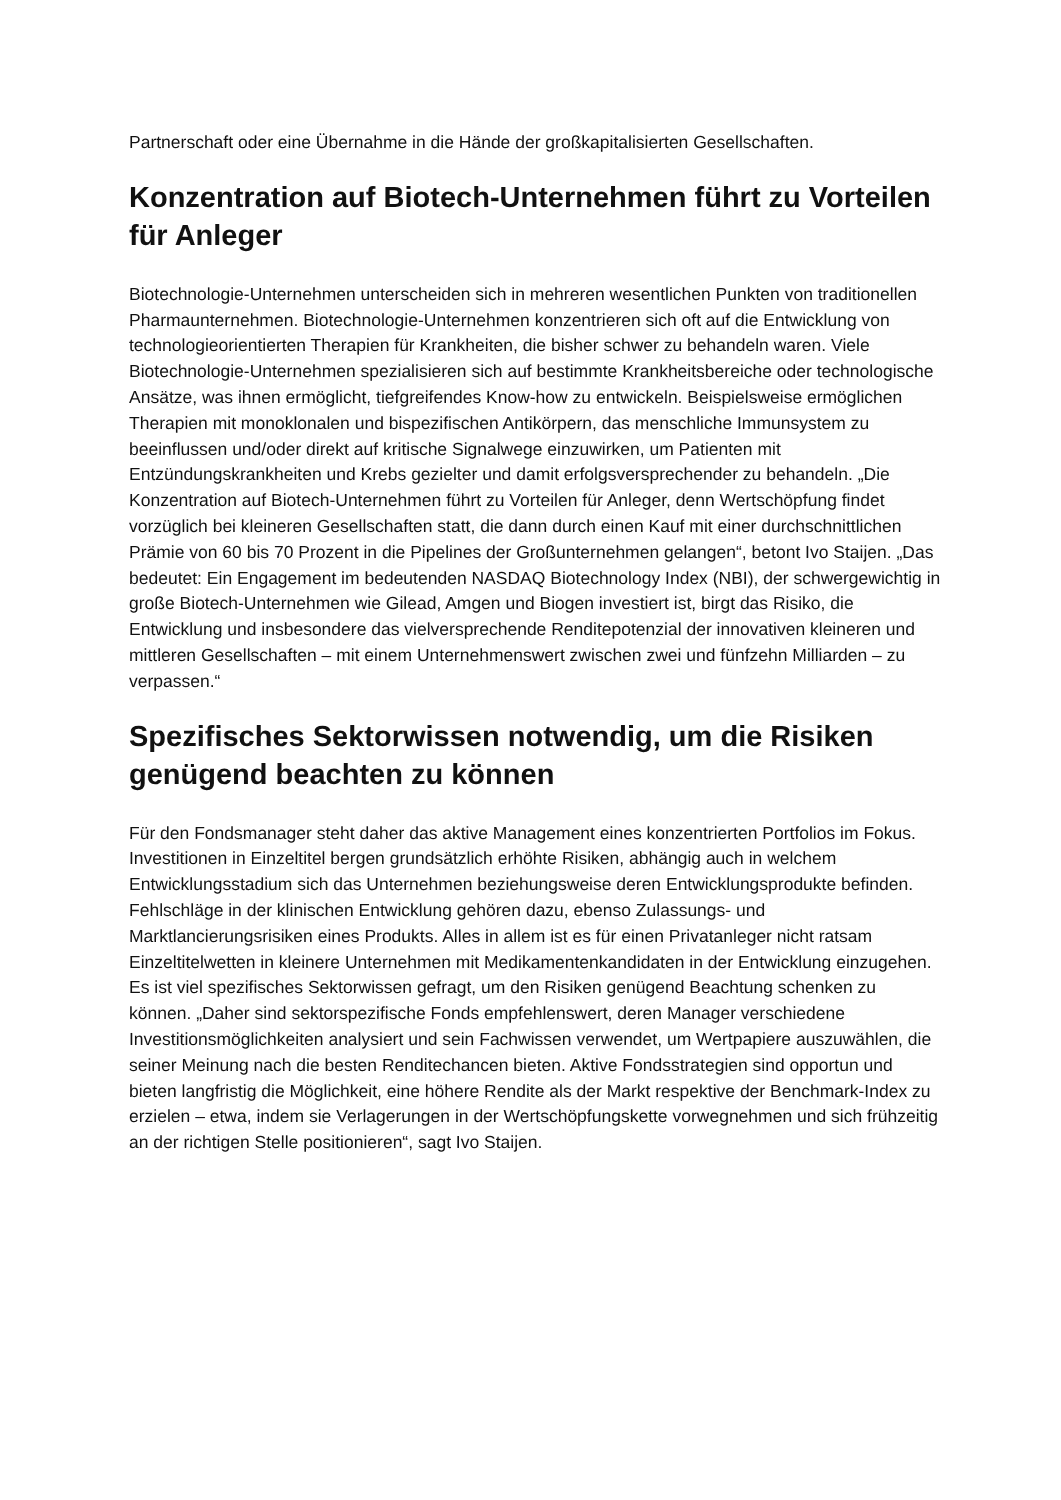Partnerschaft oder eine Übernahme in die Hände der großkapitalisierten Gesellschaften.
Konzentration auf Biotech-Unternehmen führt zu Vorteilen für Anleger
Biotechnologie-Unternehmen unterscheiden sich in mehreren wesentlichen Punkten von traditionellen Pharmaunternehmen. Biotechnologie-Unternehmen konzentrieren sich oft auf die Entwicklung von technologieorientierten Therapien für Krankheiten, die bisher schwer zu behandeln waren. Viele Biotechnologie-Unternehmen spezialisieren sich auf bestimmte Krankheitsbereiche oder technologische Ansätze, was ihnen ermöglicht, tiefgreifendes Know-how zu entwickeln. Beispielsweise ermöglichen Therapien mit monoklonalen und bispezifischen Antikörpern, das menschliche Immunsystem zu beeinflussen und/oder direkt auf kritische Signalwege einzuwirken, um Patienten mit Entzündungskrankheiten und Krebs gezielter und damit erfolgsversprechender zu behandeln. „Die Konzentration auf Biotech-Unternehmen führt zu Vorteilen für Anleger, denn Wertschöpfung findet vorzüglich bei kleineren Gesellschaften statt, die dann durch einen Kauf mit einer durchschnittlichen Prämie von 60 bis 70 Prozent in die Pipelines der Großunternehmen gelangen“, betont Ivo Staijen. „Das bedeutet: Ein Engagement im bedeutenden NASDAQ Biotechnology Index (NBI), der schwergewichtig in große Biotech-Unternehmen wie Gilead, Amgen und Biogen investiert ist, birgt das Risiko, die Entwicklung und insbesondere das vielversprechende Renditepotenzial der innovativen kleineren und mittleren Gesellschaften – mit einem Unternehmenswert zwischen zwei und fünfzehn Milliarden – zu verpassen.“
Spezifisches Sektorwissen notwendig, um die Risiken genügend beachten zu können
Für den Fondsmanager steht daher das aktive Management eines konzentrierten Portfolios im Fokus. Investitionen in Einzeltitel bergen grundsätzlich erhöhte Risiken, abhängig auch in welchem Entwicklungsstadium sich das Unternehmen beziehungsweise deren Entwicklungsprodukte befinden. Fehlschläge in der klinischen Entwicklung gehören dazu, ebenso Zulassungs- und Marktlancierungsrisiken eines Produkts. Alles in allem ist es für einen Privatanleger nicht ratsam Einzeltitelwetten in kleinere Unternehmen mit Medikamentenkandidaten in der Entwicklung einzugehen. Es ist viel spezifisches Sektorwissen gefragt, um den Risiken genügend Beachtung schenken zu können. „Daher sind sektorspezifische Fonds empfehlenswert, deren Manager verschiedene Investitionsmöglichkeiten analysiert und sein Fachwissen verwendet, um Wertpapiere auszuwählen, die seiner Meinung nach die besten Renditechancen bieten. Aktive Fondsstrategien sind opportun und bieten langfristig die Möglichkeit, eine höhere Rendite als der Markt respektive der Benchmark-Index zu erzielen – etwa, indem sie Verlagerungen in der Wertschöpfungskette vorwegnehmen und sich frühzeitig an der richtigen Stelle positionieren“, sagt Ivo Staijen.